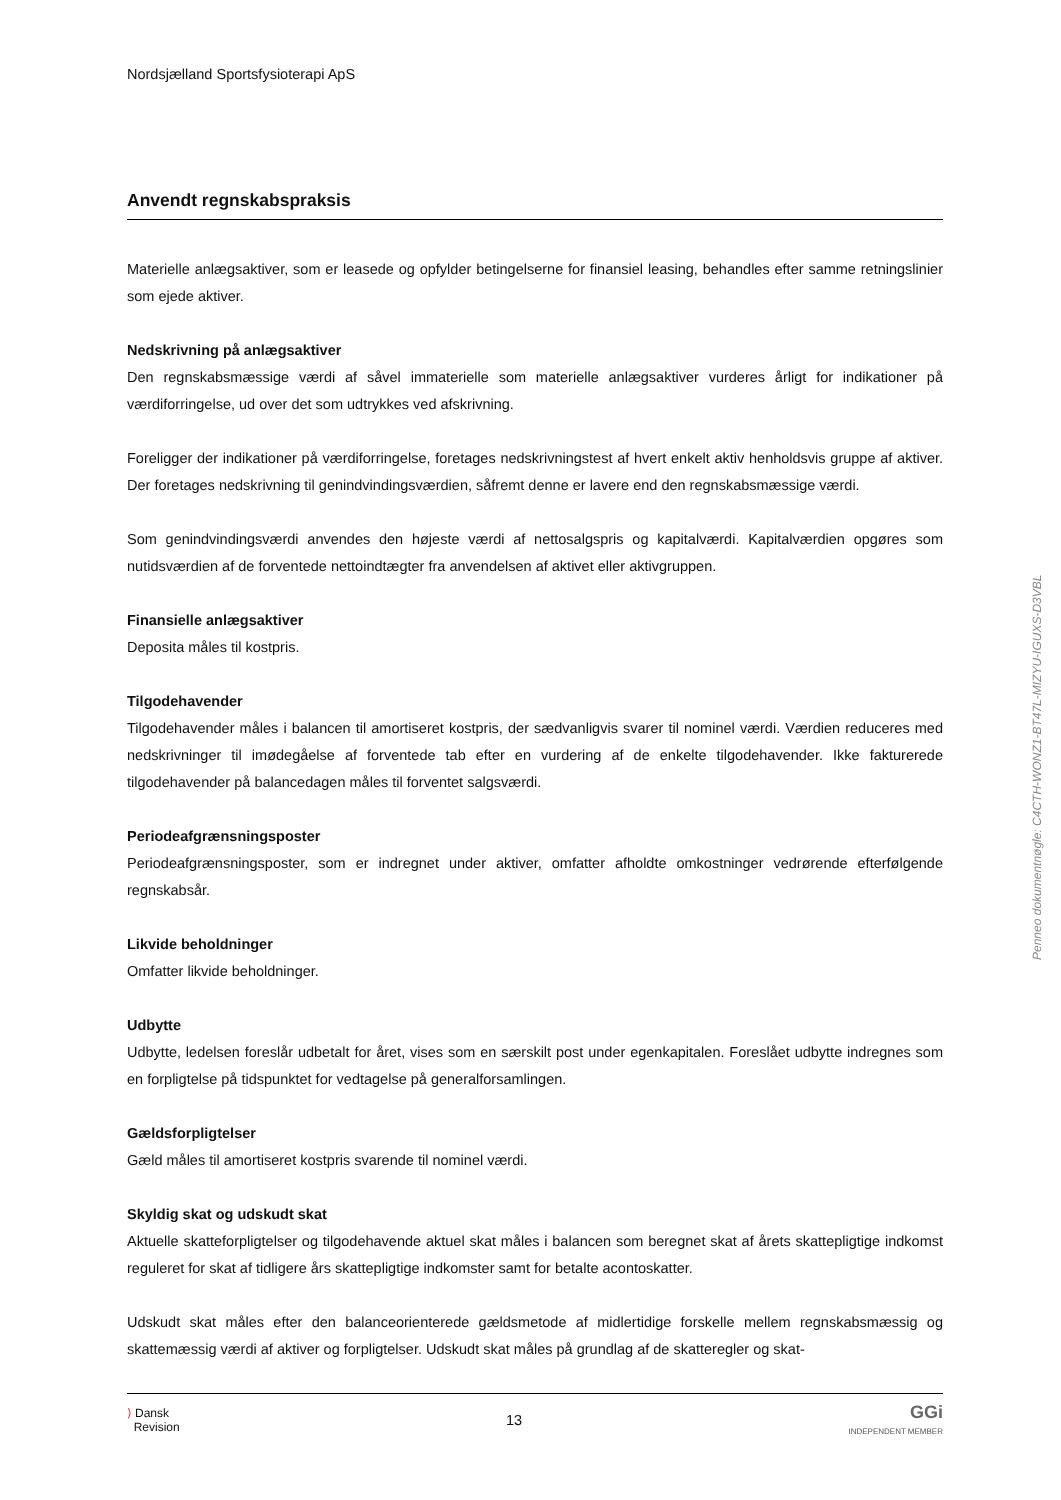Nordsjælland Sportsfysioterapi ApS
Anvendt regnskabspraksis
Materielle anlægsaktiver, som er leasede og opfylder betingelserne for finansiel leasing, behandles efter samme retningslinier som ejede aktiver.
Nedskrivning på anlægsaktiver
Den regnskabsmæssige værdi af såvel immaterielle som materielle anlægsaktiver vurderes årligt for indikationer på værdiforringelse, ud over det som udtrykkes ved afskrivning.
Foreligger der indikationer på værdiforringelse, foretages nedskrivningstest af hvert enkelt aktiv henholdsvis gruppe af aktiver. Der foretages nedskrivning til genindvindingsværdien, såfremt denne er lavere end den regnskabsmæssige værdi.
Som genindvindingsværdi anvendes den højeste værdi af nettosalgspris og kapitalværdi. Kapitalværdien opgøres som nutidsværdien af de forventede nettoindtægter fra anvendelsen af aktivet eller aktivgruppen.
Finansielle anlægsaktiver
Deposita måles til kostpris.
Tilgodehavender
Tilgodehavender måles i balancen til amortiseret kostpris, der sædvanligvis svarer til nominel værdi. Værdien reduceres med nedskrivninger til imødegåelse af forventede tab efter en vurdering af de enkelte tilgodehavender. Ikke fakturerede tilgodehavender på balancedagen måles til forventet salgsværdi.
Periodeafgrænsningsposter
Periodeafgrænsningsposter, som er indregnet under aktiver, omfatter afholdte omkostninger vedrørende efterfølgende regnskabsår.
Likvide beholdninger
Omfatter likvide beholdninger.
Udbytte
Udbytte, ledelsen foreslår udbetalt for året, vises som en særskilt post under egenkapitalen. Foreslået udbytte indregnes som en forpligtelse på tidspunktet for vedtagelse på generalforsamlingen.
Gældsforpligtelser
Gæld måles til amortiseret kostpris svarende til nominel værdi.
Skyldig skat og udskudt skat
Aktuelle skatteforpligtelser og tilgodehavende aktuel skat måles i balancen som beregnet skat af årets skattepligtige indkomst reguleret for skat af tidligere års skattepligtige indkomster samt for betalte acontoskatter.
Udskudt skat måles efter den balanceorienterede gældsmetode af midlertidige forskelle mellem regnskabsmæssig og skattemæssig værdi af aktiver og forpligtelser. Udskudt skat måles på grundlag af de skatteregler og skat-
⟩ Dansk
Revision
13
GGi
INDEPENDENT MEMBER
Penneo dokumentnøgle: C4CTH-WONZ1-BT47L-MIZYU-IGUXS-D3VBL